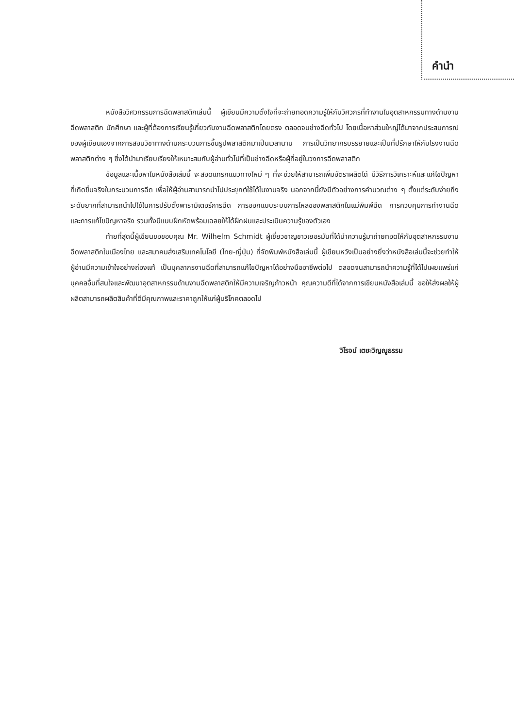คำนำ
หนังสือวิศวกรรมการฉีดพลาสติกเล่มนี้ ผู้เขียนมีความตั้งใจที่จะถ่ายทอดความรู้ให้กับวิศวกรที่ทำงานในอุตสาหกรรมทางด้านงานฉีดพลาสติก นักศึกษา และผู้ที่ต้องการเรียนรู้เกี่ยวกับงานฉีดพลาสติกโดยตรง ตลอดจนช่างฉีดทั่วไป โดยเนื้อหาส่วนใหญ่ได้มาจากประสบการณ์ของผู้เขียนเองจากการสอนวิชาทางด้านกระบวนการขึ้นรูปพลาสติกมาเป็นเวลานาน การเป็นวิทยากรบรรยายและเป็นที่ปรึกษาให้กับโรงงานฉีดพลาสติกต่าง ๆ ซึ่งได้นำมาเรียบเรียงให้เหมาะสมกับผู้อ่านทั่วไปที่เป็นช่างฉีดหรือผู้ที่อยู่ในวงการฉีดพลาสติก
ข้อมูลและเนื้อหาในหนังสือเล่มนี้ จะสอดแทรกแนวทางใหม่ ๆ ที่จะช่วยให้สามารถเพิ่มอัตราผลิตได้ มีวิธีการวิเคราะห์และแก้ไขปัญหาที่เกิดขึ้นจริงในกระบวนการฉีด เพื่อให้ผู้อ่านสามารถนำไปประยุกต์ใช้ได้ในงานจริง นอกจากนี้ยังมีตัวอย่างการคำนวณต่าง ๆ ตั้งแต่ระดับง่ายถึงระดับยากที่สามารถนำไปใช้ในการปรับตั้งพารามิเตอร์การฉีด การออกแบบระบบการไหลของพลาสติกในแม่พิมพ์ฉีด การควบคุมการทำงานฉีด และการแก้ไขปัญหาจริง รวมทั้งมีแบบฝึกหัดพร้อมเฉลยให้ได้ฝึกฝนและประเมินความรู้ของตัวเอง
ท้ายที่สุดนี้ผู้เขียนขอขอบคุณ Mr. Wilhelm Schmidt ผู้เชี่ยวชาญชาวเยอรมันที่ได้นำความรู้มาถ่ายทอดให้กับอุตสาหกรรมงานฉีดพลาสติกในเมืองไทย และสมาคมส่งเสริมเทคโนโลยี (ไทย-ญี่ปุ่น) ที่จัดพิมพ์หนังสือเล่มนี้ ผู้เขียนหวังเป็นอย่างยิ่งว่าหนังสือเล่มนี้จะช่วยทำให้ผู้อ่านมีความเข้าใจอย่างถ่องแท้ เป็นบุคลากรงานฉีดที่สามารถแก้ไขปัญหาได้อย่างมืออาชีพต่อไป ตลอดจนสามารถนำความรู้ที่ได้ไปเผยแพร่แก่บุคคลอื่นที่สนใจและพัฒนาอุตสาหกรรมด้านงานฉีดพลาสติกให้มีความเจริญก้าวหน้า คุณความดีที่ได้จากการเขียนหนังสือเล่มนี้ ขอให้ส่งผลให้ผู้ผลิตสามารถผลิตสินค้าที่ดีมีคุณภาพและราคาถูกให้แก่ผู้บริโภคตลอดไป
วิโรจน์ เตชะวิญญูธรรม